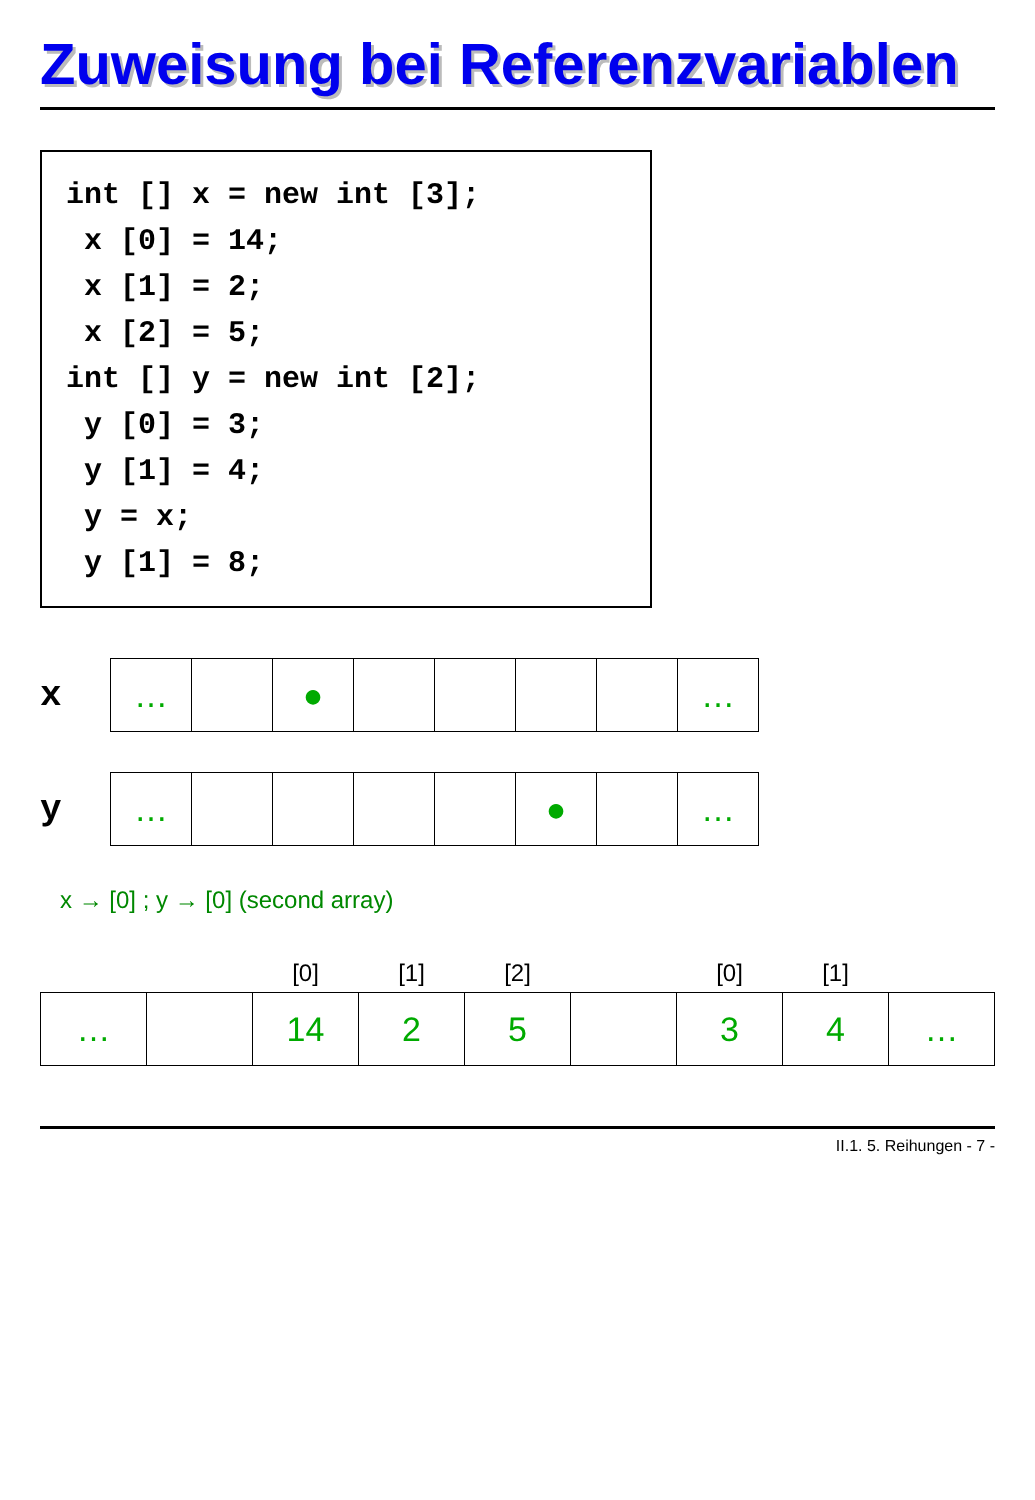Zuweisung bei Referenzvariablen
int [] x = new int [3]; x [0] = 14; x [1] = 2; x [2] = 5; int [] y = new int [2]; y [0] = 3; y [1] = 4; y = x; y [1] = 8;
x
| … | | ● | | | | | … |
y
| … | | | | | ● | | … |
x → [0] ; y → [0] (second array)
| | | [0] | [1] | [2] | | [0] | [1] | |
| --- | --- | --- | --- | --- | --- | --- | --- | --- |
| … | | 14 | 2 | 5 | | 3 | 4 | … |
II.1. 5. Reihungen - 7 -